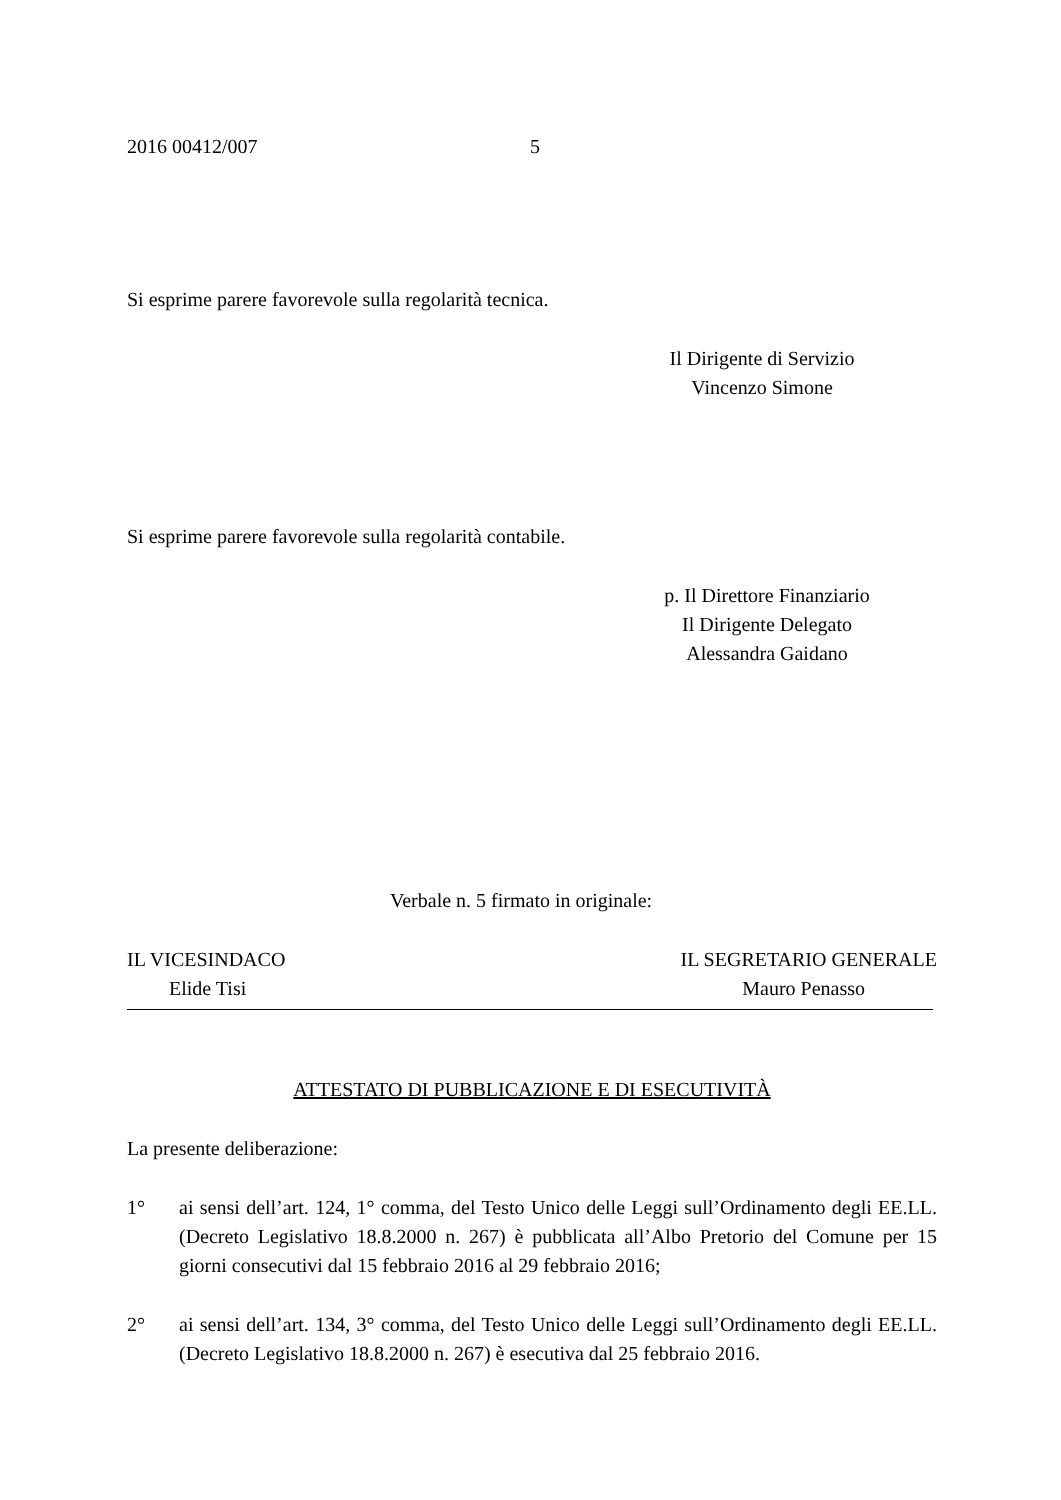2016 00412/007 5
Si esprime parere favorevole sulla regolarità tecnica.
Il Dirigente di Servizio
Vincenzo Simone
Si esprime parere favorevole sulla regolarità contabile.
p. Il Direttore Finanziario
Il Dirigente Delegato
Alessandra Gaidano
Verbale n. 5 firmato in originale:
IL VICESINDACO IL SEGRETARIO GENERALE
Elide Tisi Mauro Penasso
ATTESTATO DI PUBBLICAZIONE E DI ESECUTIVITÀ
La presente deliberazione:
1° ai sensi dell’art. 124, 1° comma, del Testo Unico delle Leggi sull’Ordinamento degli EE.LL. (Decreto Legislativo 18.8.2000 n. 267) è pubblicata all’Albo Pretorio del Comune per 15 giorni consecutivi dal 15 febbraio 2016 al 29 febbraio 2016;
2° ai sensi dell’art. 134, 3° comma, del Testo Unico delle Leggi sull’Ordinamento degli EE.LL. (Decreto Legislativo 18.8.2000 n. 267) è esecutiva dal 25 febbraio 2016.